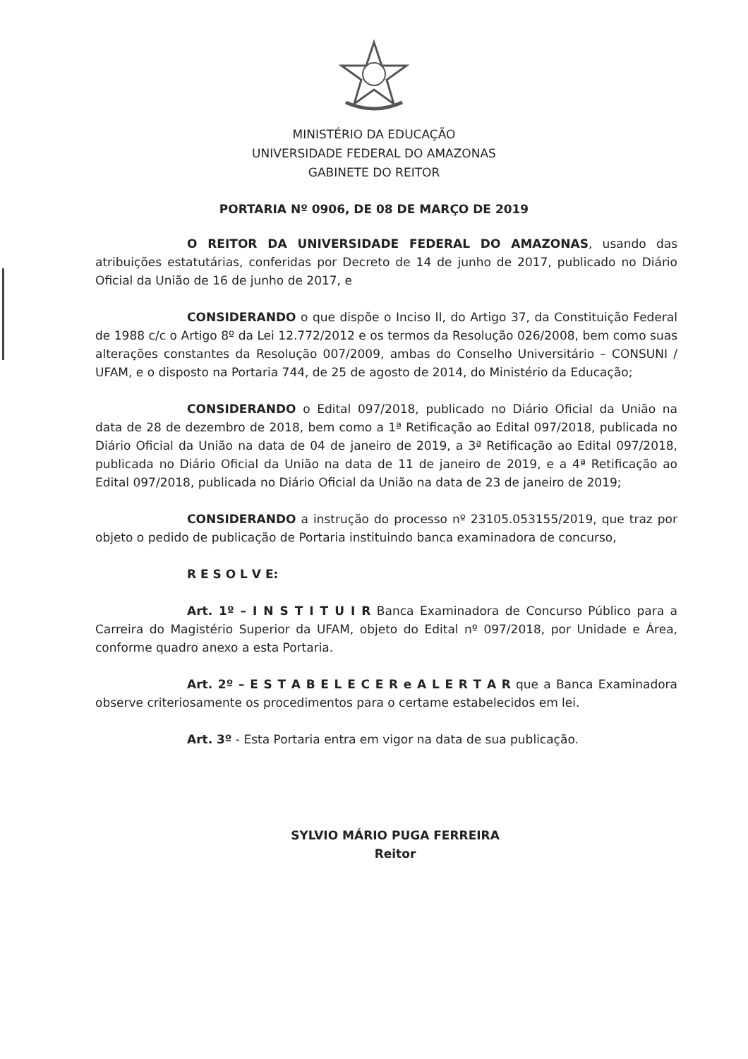MINISTÉRIO DA EDUCAÇÃO
UNIVERSIDADE FEDERAL DO AMAZONAS
GABINETE DO REITOR
PORTARIA Nº 0906, DE 08 DE MARÇO DE 2019
O REITOR DA UNIVERSIDADE FEDERAL DO AMAZONAS, usando das atribuições estatutárias, conferidas por Decreto de 14 de junho de 2017, publicado no Diário Oficial da União de 16 de junho de 2017, e
CONSIDERANDO o que dispõe o Inciso II, do Artigo 37, da Constituição Federal de 1988 c/c o Artigo 8º da Lei 12.772/2012 e os termos da Resolução 026/2008, bem como suas alterações constantes da Resolução 007/2009, ambas do Conselho Universitário – CONSUNI / UFAM, e o disposto na Portaria 744, de 25 de agosto de 2014, do Ministério da Educação;
CONSIDERANDO o Edital 097/2018, publicado no Diário Oficial da União na data de 28 de dezembro de 2018, bem como a 1ª Retificação ao Edital 097/2018, publicada no Diário Oficial da União na data de 04 de janeiro de 2019, a 3ª Retificação ao Edital 097/2018, publicada no Diário Oficial da União na data de 11 de janeiro de 2019, e a 4ª Retificação ao Edital 097/2018, publicada no Diário Oficial da União na data de 23 de janeiro de 2019;
CONSIDERANDO a instrução do processo nº 23105.053155/2019, que traz por objeto o pedido de publicação de Portaria instituindo banca examinadora de concurso,
R E S O L V E:
Art. 1º – I N S T I T U I R Banca Examinadora de Concurso Público para a Carreira do Magistério Superior da UFAM, objeto do Edital nº 097/2018, por Unidade e Área, conforme quadro anexo a esta Portaria.
Art. 2º – E S T A B E L E C E R e A L E R T A R que a Banca Examinadora observe criteriosamente os procedimentos para o certame estabelecidos em lei.
Art. 3º - Esta Portaria entra em vigor na data de sua publicação.
SYLVIO MÁRIO PUGA FERREIRA
Reitor